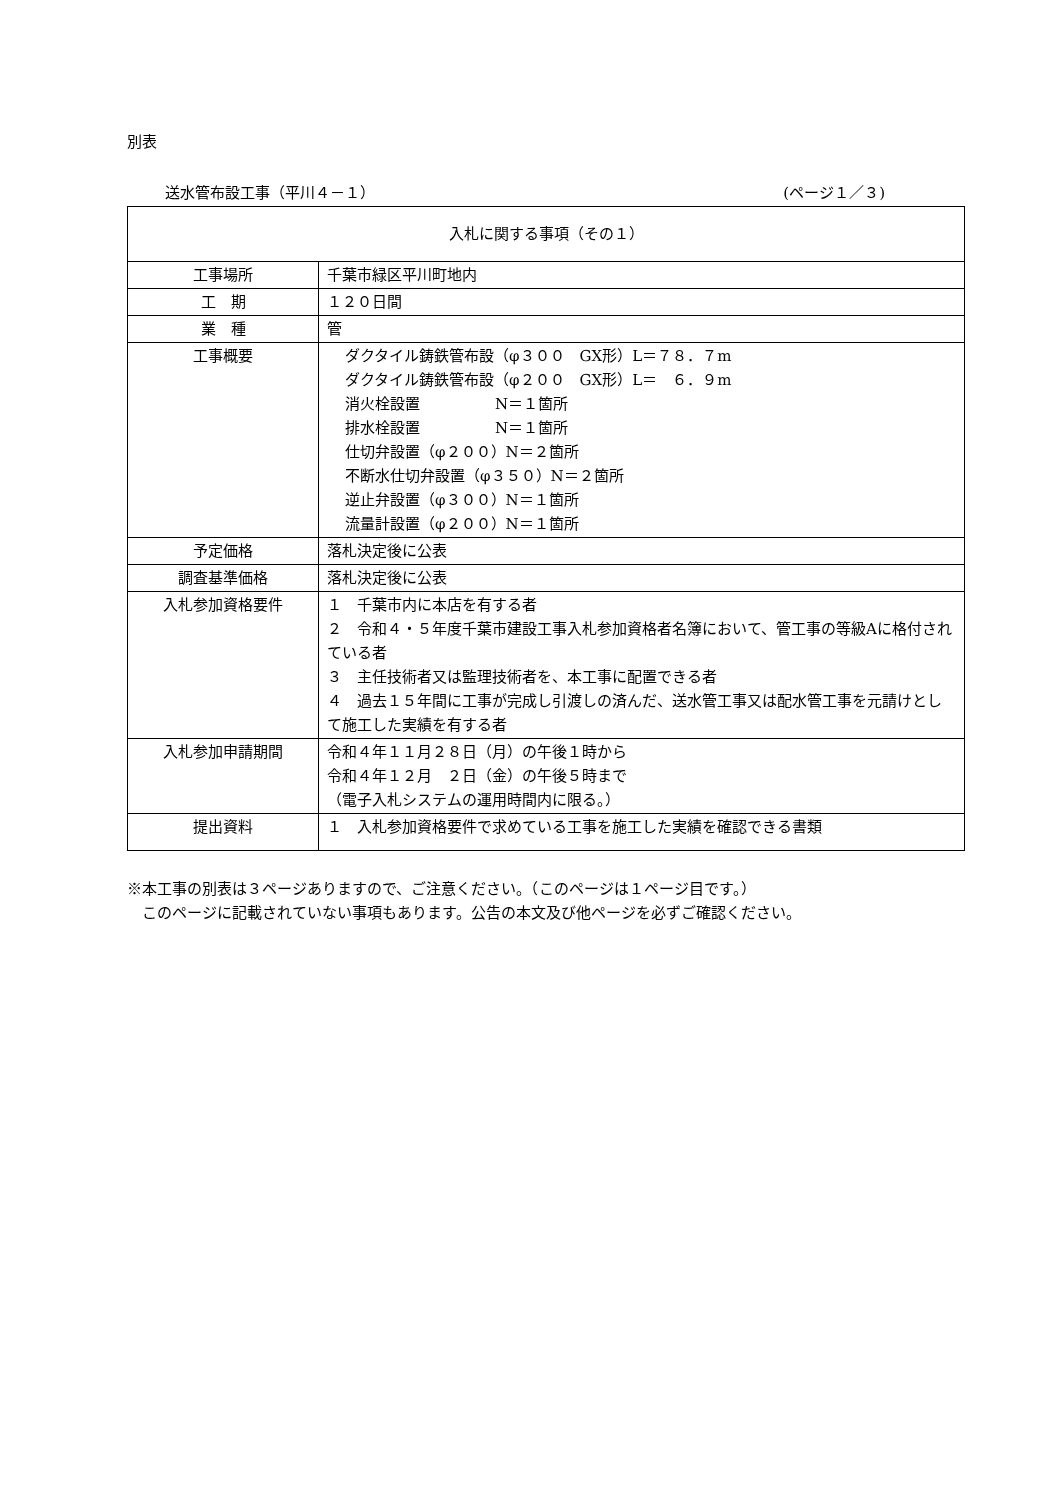別表
送水管布設工事（平川４－１） (ページ１／３)
| 入札に関する事項（その１） | |
| --- | --- |
| 工事場所 | 千葉市緑区平川町地内 |
| 工 期 | １２０日間 |
| 業 種 | 管 |
| 工事概要 | ダクタイル鋳鉄管布設（φ３００ GX形）L＝７８．７m ダクタイル鋳鉄管布設（φ２００ GX形）L＝ ６．９m 消火栓設置 N＝１箇所 排水栓設置 N＝１箇所 仕切弁設置（φ２００）N＝２箇所 不断水仕切弁設置（φ３５０）N＝２箇所 逆止弁設置（φ３００）N＝１箇所 流量計設置（φ２００）N＝１箇所 |
| 予定価格 | 落札決定後に公表 |
| 調査基準価格 | 落札決定後に公表 |
| 入札参加資格要件 | １ 千葉市内に本店を有する者 ２ 令和４・５年度千葉市建設工事入札参加資格者名簿において、管工事の等級Aに格付されている者 ３ 主任技術者又は監理技術者を、本工事に配置できる者 ４ 過去１５年間に工事が完成し引渡しの済んだ、送水管工事又は配水管工事を元請けとして施工した実績を有する者 |
| 入札参加申請期間 | 令和４年１１月２８日（月）の午後１時から 令和４年１２月 ２日（金）の午後５時まで （電子入札システムの運用時間内に限る。） |
| 提出資料 | １ 入札参加資格要件で求めている工事を施工した実績を確認できる書類 |
※本工事の別表は３ページありますので、ご注意ください。（このページは１ページ目です。）
　このページに記載されていない事項もあります。公告の本文及び他ページを必ずご確認ください。